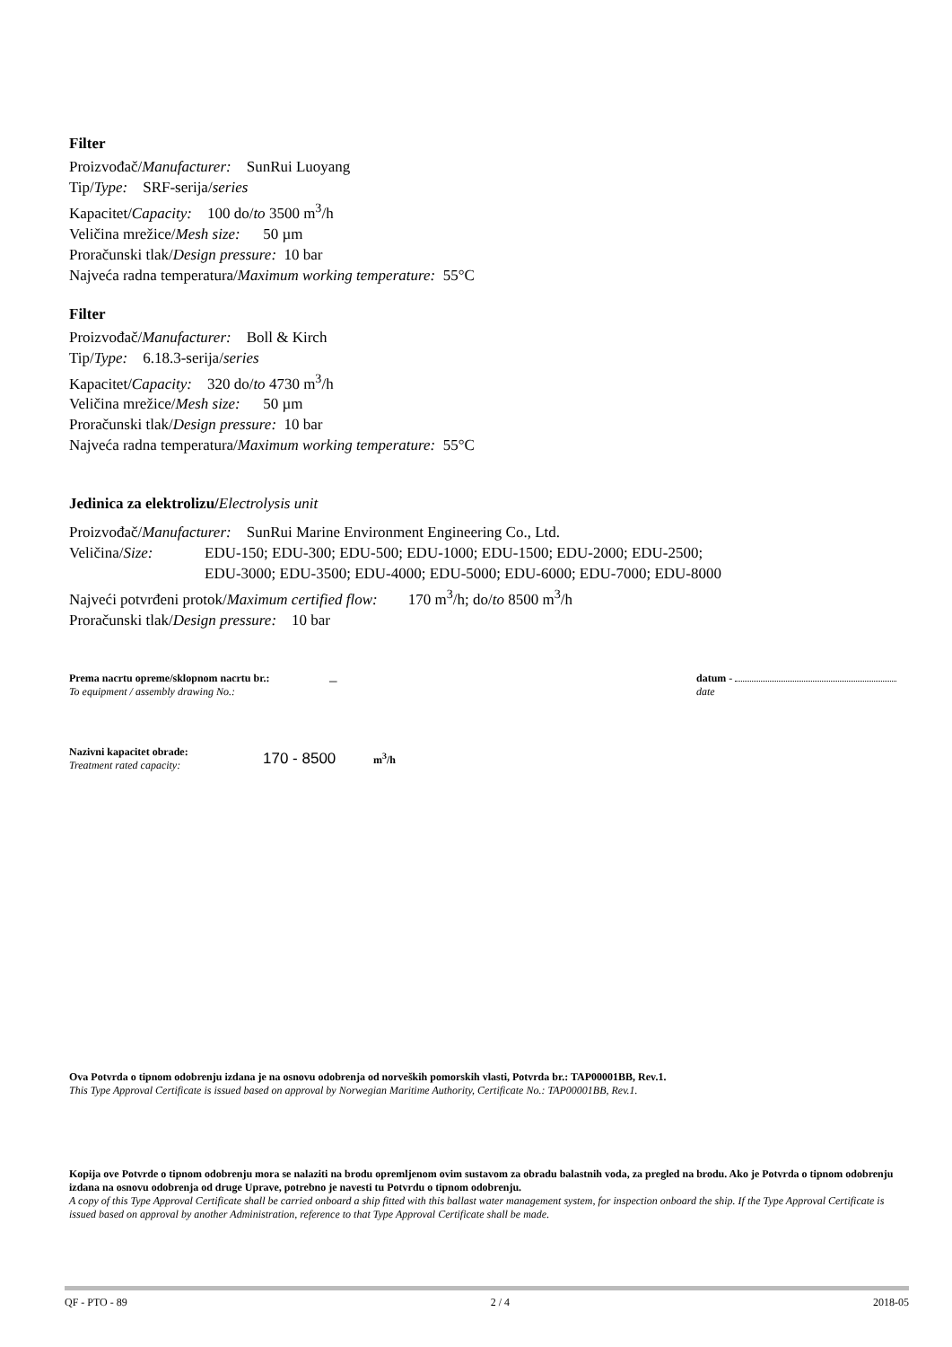Filter
Proizvođač/Manufacturer: SunRui Luoyang
Tip/Type: SRF-serija/series
Kapacitet/Capacity: 100 do/to 3500 m<sup>3</sup>/h
Veličina mrežice/Mesh size: 50 µm
Proračunski tlak/Design pressure: 10 bar
Najveća radna temperatura/Maximum working temperature: 55°C
Filter
Proizvođač/Manufacturer: Boll & Kirch
Tip/Type: 6.18.3-serija/series
Kapacitet/Capacity: 320 do/to 4730 m<sup>3</sup>/h
Veličina mrežice/Mesh size: 50 µm
Proračunski tlak/Design pressure: 10 bar
Najveća radna temperatura/Maximum working temperature: 55°C
Jedinica za elektrolizu/Electrolysis unit
Proizvođač/Manufacturer: SunRui Marine Environment Engineering Co., Ltd.
Veličina/Size: EDU-150; EDU-300; EDU-500; EDU-1000; EDU-1500; EDU-2000; EDU-2500;
EDU-3000; EDU-3500; EDU-4000; EDU-5000; EDU-6000; EDU-7000; EDU-8000
Najveći potvrđeni protok/Maximum certified flow: 170 m<sup>3</sup>/h; do/to 8500 m<sup>3</sup>/h
Proračunski tlak/Design pressure: 10 bar
Prema nacrtu opreme/sklopnom nacrtu br.:
To equipment / assembly drawing No.:
–
datum -
date
Nazivni kapacitet obrade:
Treatment rated capacity:
170 - 8500
m<sup>3</sup>/h
Ova Potvrda o tipnom odobrenju izdana je na osnovu odobrenja od norveških pomorskih vlasti, Potvrda br.: TAP00001BB, Rev.1.
This Type Approval Certificate is issued based on approval by Norwegian Maritime Authority, Certificate No.: TAP00001BB, Rev.1.
Kopija ove Potvrde o tipnom odobrenju mora se nalaziti na brodu opremljenom ovim sustavom za obradu balastnih voda, za pregled na brodu. Ako je Potvrda o tipnom odobrenju izdana na osnovu odobrenja od druge Uprave, potrebno je navesti tu Potvrdu o tipnom odobrenju.
A copy of this Type Approval Certificate shall be carried onboard a ship fitted with this ballast water management system, for inspection onboard the ship. If the Type Approval Certificate is issued based on approval by another Administration, reference to that Type Approval Certificate shall be made.
QF - PTO - 89 2 / 4 2018-05